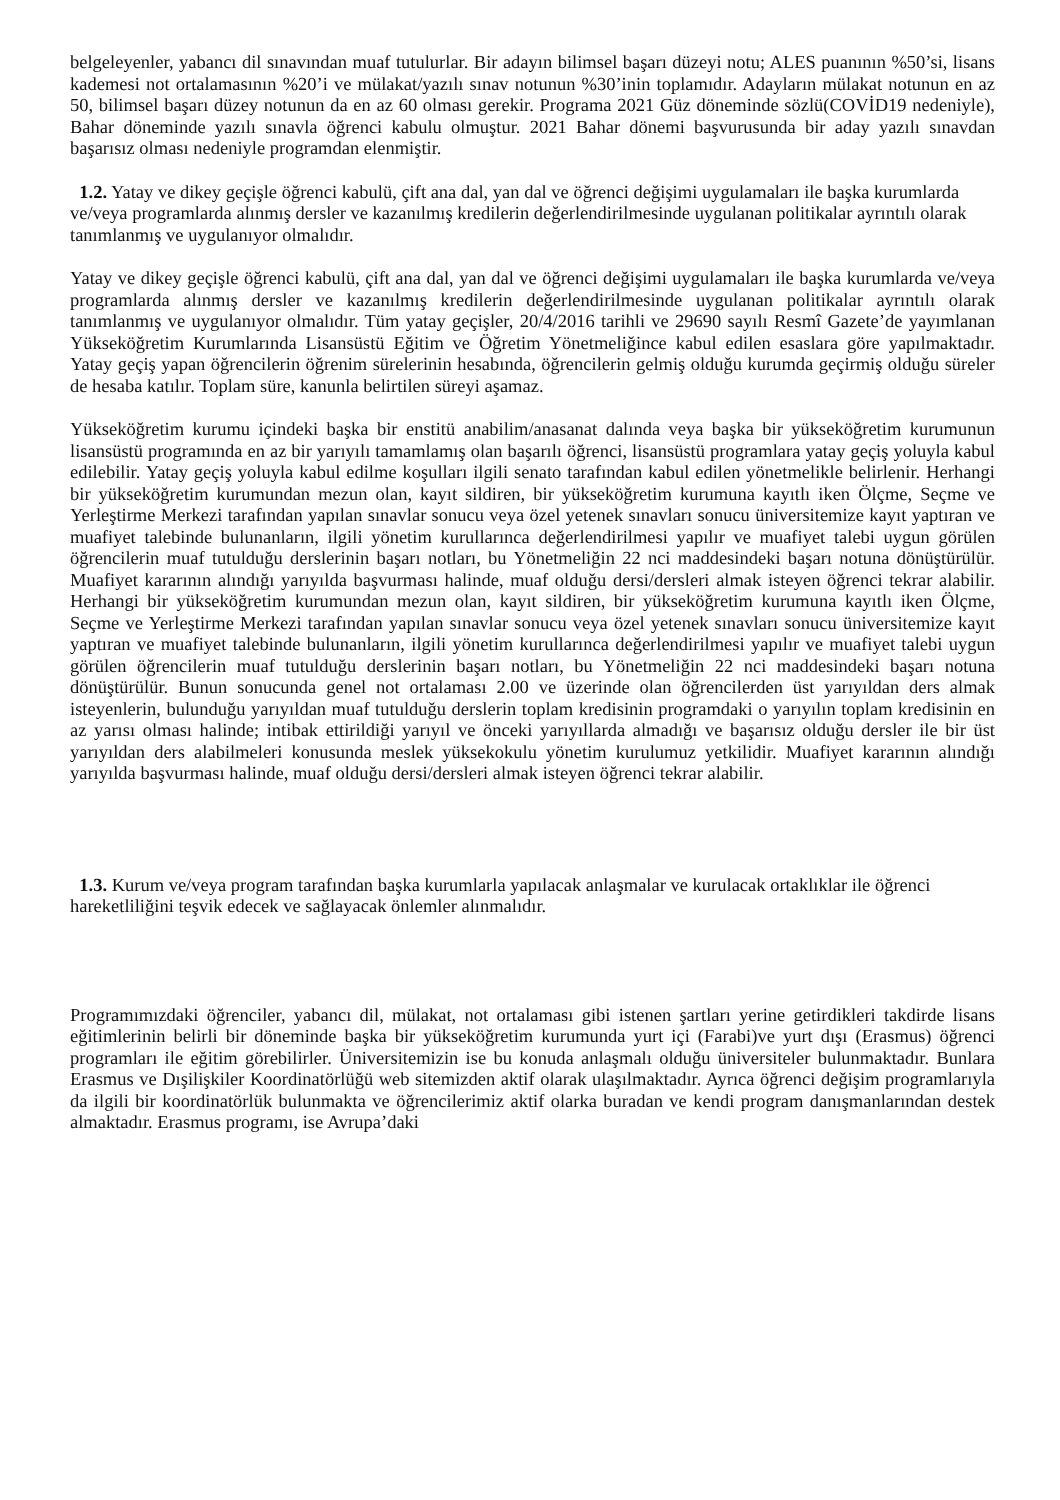belgeleyenler, yabancı dil sınavından muaf tutulurlar. Bir adayın bilimsel başarı düzeyi notu; ALES puanının %50’si, lisans kademesi not ortalamasının %20’i ve mülakat/yazılı sınav notunun %30’inin toplamıdır. Adayların mülakat notunun en az 50, bilimsel başarı düzey notunun da en az 60 olması gerekir. Programa 2021 Güz döneminde sözlü(COVİD19 nedeniyle), Bahar döneminde yazılı sınavla öğrenci kabulu olmuştur. 2021 Bahar dönemi başvurusunda bir aday yazılı sınavdan başarısız olması nedeniyle programdan elenmiştir.
1.2. Yatay ve dikey geçişle öğrenci kabulü, çift ana dal, yan dal ve öğrenci değişimi uygulamaları ile başka kurumlarda ve/veya programlarda alınmış dersler ve kazanılmış kredilerin değerlendirilmesinde uygulanan politikalar ayrıntılı olarak tanımlanmış ve uygulanıyor olmalıdır.
Yatay ve dikey geçişle öğrenci kabulü, çift ana dal, yan dal ve öğrenci değişimi uygulamaları ile başka kurumlarda ve/veya programlarda alınmış dersler ve kazanılmış kredilerin değerlendirilmesinde uygulanan politikalar ayrıntılı olarak tanımlanmış ve uygulanıyor olmalıdır. Tüm yatay geçişler, 20/4/2016 tarihli ve 29690 sayılı Resmî Gazete’de yayımlanan Yükseköğretim Kurumlarında Lisansüstü Eğitim ve Öğretim Yönetmeliğince kabul edilen esaslara göre yapılmaktadır. Yatay geçiş yapan öğrencilerin öğrenim sürelerinin hesabında, öğrencilerin gelmiş olduğu kurumda geçirmiş olduğu süreler de hesaba katılır. Toplam süre, kanunla belirtilen süreyi aşamaz.
Yükseköğretim kurumu içindeki başka bir enstitü anabilim/anasanat dalında veya başka bir yükseköğretim kurumunun lisansüstü programında en az bir yarıyılı tamamlamış olan başarılı öğrenci, lisansüstü programlara yatay geçiş yoluyla kabul edilebilir. Yatay geçiş yoluyla kabul edilme koşulları ilgili senato tarafından kabul edilen yönetmelikle belirlenir. Herhangi bir yükseköğretim kurumundan mezun olan, kayıt sildiren, bir yükseköğretim kurumuna kayıtlı iken Ölçme, Seçme ve Yerleştirme Merkezi tarafından yapılan sınavlar sonucu veya özel yetenek sınavları sonucu üniversitemize kayıt yaptıran ve muafiyet talebinde bulunanların, ilgili yönetim kurullarınca değerlendirilmesi yapılır ve muafiyet talebi uygun görülen öğrencilerin muaf tutulduğu derslerinin başarı notları, bu Yönetmeliğin 22 nci maddesindeki başarı notuna dönüştürülür. Muafiyet kararının alındığı yarıyılda başvurması halinde, muaf olduğu dersi/dersleri almak isteyen öğrenci tekrar alabilir. Herhangi bir yükseköğretim kurumundan mezun olan, kayıt sildiren, bir yükseköğretim kurumuna kayıtlı iken Ölçme, Seçme ve Yerleştirme Merkezi tarafından yapılan sınavlar sonucu veya özel yetenek sınavları sonucu üniversitemize kayıt yaptıran ve muafiyet talebinde bulunanların, ilgili yönetim kurullarınca değerlendirilmesi yapılır ve muafiyet talebi uygun görülen öğrencilerin muaf tutulduğu derslerinin başarı notları, bu Yönetmeliğin 22 nci maddesindeki başarı notuna dönüştürülür. Bunun sonucunda genel not ortalaması 2.00 ve üzerinde olan öğrencilerden üst yarıyıldan ders almak isteyenlerin, bulunduğu yarıyıldan muaf tutulduğu derslerin toplam kredisinin programdaki o yarıyılın toplam kredisinin en az yarısı olması halinde; intibak ettirildiği yarıyıl ve önceki yarıyıllarda almadığı ve başarısız olduğu dersler ile bir üst yarıyıldan ders alabilmeleri konusunda meslek yüksekokulu yönetim kurulumuz yetkilidir. Muafiyet kararının alındığı yarıyılda başvurması halinde, muaf olduğu dersi/dersleri almak isteyen öğrenci tekrar alabilir.
1.3. Kurum ve/veya program tarafından başka kurumlarla yapılacak anlaşmalar ve kurulacak ortaklıklar ile öğrenci hareketliliğini teşvik edecek ve sağlayacak önlemler alınmalıdır.
Programımızdaki öğrenciler, yabancı dil, mülakat, not ortalaması gibi istenen şartları yerine getirdikleri takdirde lisans eğitimlerinin belirli bir döneminde başka bir yükseköğretim kurumunda yurt içi (Farabi)ve yurt dışı (Erasmus) öğrenci programları ile eğitim görebilirler. Üniversitemizin ise bu konuda anlaşmalı olduğu üniversiteler bulunmaktadır. Bunlara Erasmus ve Dışilişkiler Koordinatörlüğü web sitemizden aktif olarak ulaşılmaktadır. Ayrıca öğrenci değişim programlarıyla da ilgili bir koordinatörlük bulunmakta ve öğrencilerimiz aktif olarka buradan ve kendi program danışmanlarından destek almaktadır. Erasmus programı, ise Avrupa’daki